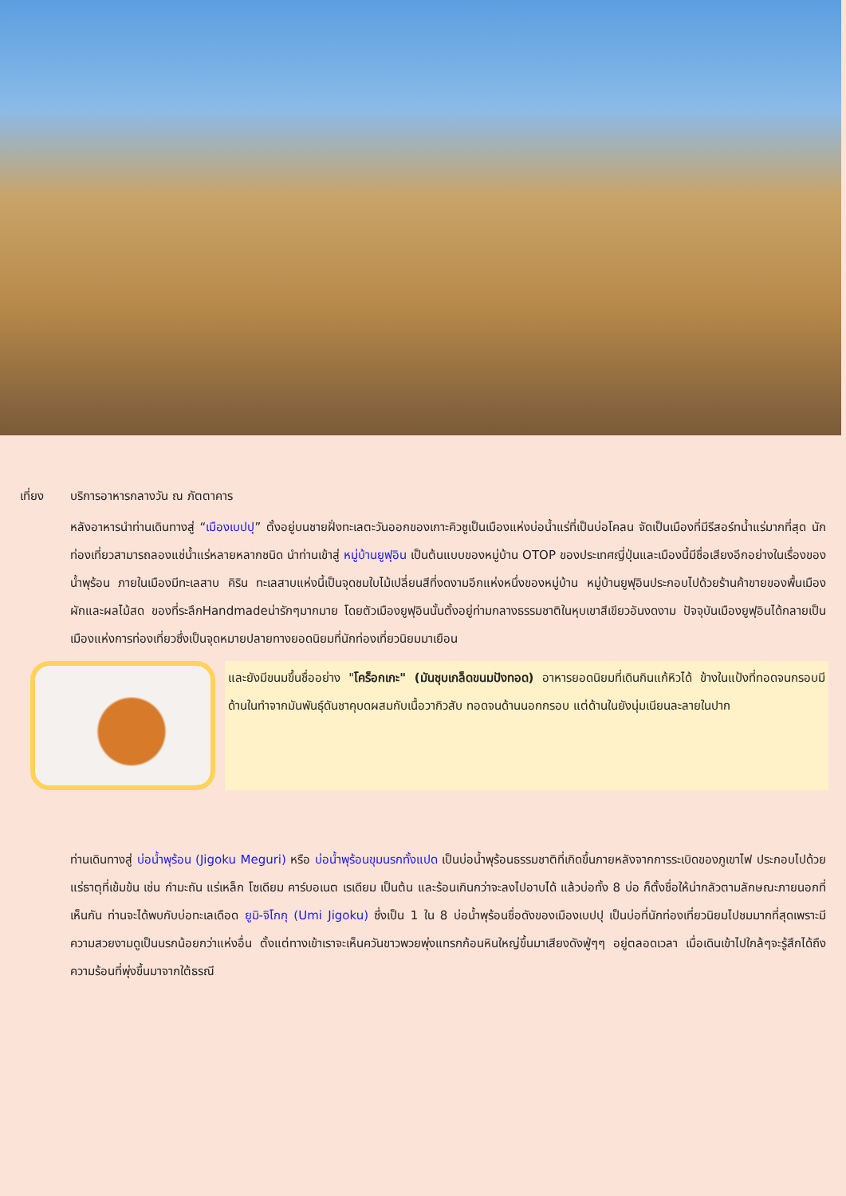เที่ยง บริการอาหารกลางวัน ณ ภัตตาคาร
หลังอาหารนำท่านเดินทางสู่ “เมืองเบปปุ” ตั้งอยู่บนชายฝั่งทะเลตะวันออกของเกาะคิวชูเป็นเมืองแห่งบ่อน้ำแร่ที่เป็นบ่อโคลน จัดเป็นเมืองที่มีรีสอร์ทน้ำแร่มากที่สุด นักท่องเที่ยวสามารถลองแช่น้ำแร่หลายหลากชนิด นำท่านเข้าสู่ หมู่บ้านยูฟุอิน เป็นต้นแบบของหมู่บ้าน OTOP ของประเทศญี่ปุ่นและเมืองนี้มีชื่อเสียงอีกอย่างในเรื่องของน้ำพุร้อน ภายในเมืองมีทะเลสาบ คิริน ทะเลสาบแห่งนี้เป็นจุดชมใบไม้เปลี่ยนสีที่งดงามอีกแห่งหนึ่งของหมู่บ้าน หมู่บ้านยูฟุอินประกอบไปด้วยร้านค้าขายของพื้นเมือง ผักและผลไม้สด ของที่ระลึกHandmadeน่ารักๆมากมาย โดยตัวเมืองยูฟุอินนั้นตั้งอยู่ท่ามกลางธรรมชาติในหุบเขาสีเขียวอันงดงาม ปัจจุบันเมืองยูฟุอินได้กลายเป็นเมืองแห่งการท่องเที่ยวซึ่งเป็นจุดหมายปลายทางยอดนิยมที่นักท่องเที่ยวนิยมมาเยือน
และยังมีขนมขึ้นชื่ออย่าง "โคร็อกเกะ" (มันชุบเกล็ดขนมปังทอด) อาหารยอดนิยมที่เดินกินแก้หิวได้ ข้างในแป้งที่ทอดจนกรอบมีด้านในทำจากมันพันธุ์ดันชาคุบดผสมกับเนื้อวากิวสับ ทอดจนด้านนอกกรอบ แต่ด้านในยังนุ่มเนียนละลายในปาก
ท่านเดินทางสู่ บ่อน้ำพุร้อน (Jigoku Meguri) หรือ บ่อน้ำพุร้อนขุมนรกทั้งแปด เป็นบ่อน้ำพุร้อนธรรมชาติที่เกิดขึ้นภายหลังจากการระเบิดของภูเขาไฟ ประกอบไปด้วยแร่ธาตุที่เข้มข้น เช่น กำมะถัน แร่เหล็ก โซเดียม คาร์บอเนต เรเดียม เป็นต้น และร้อนเกินกว่าจะลงไปอาบได้ แล้วบ่อทั้ง 8 บ่อ ก็ตั้งชื่อให้น่ากลัวตามลักษณะภายนอกที่เห็นกัน ท่านจะได้พบกับบ่อทะเลเดือด ยูมิ-จิโกกุ (Umi Jigoku) ซึ่งเป็น 1 ใน 8 บ่อน้ำพุร้อนชื่อดังของเมืองเบปปุ เป็นบ่อที่นักท่องเที่ยวนิยมไปชมมากที่สุดเพราะมีความสวยงามดูเป็นนรกน้อยกว่าแห่งอื่น ตั้งแต่ทางเข้าเราจะเห็นควันขาวพวยพุ่งแทรกก้อนหินใหญ่ขึ้นมาเสียงดังฟู่ๆๆ อยู่ตลอดเวลา เมื่อเดินเข้าไปใกล้ๆจะรู้สึกได้ถึงความร้อนที่พุ่งขึ้นมาจากใต้ธรณี